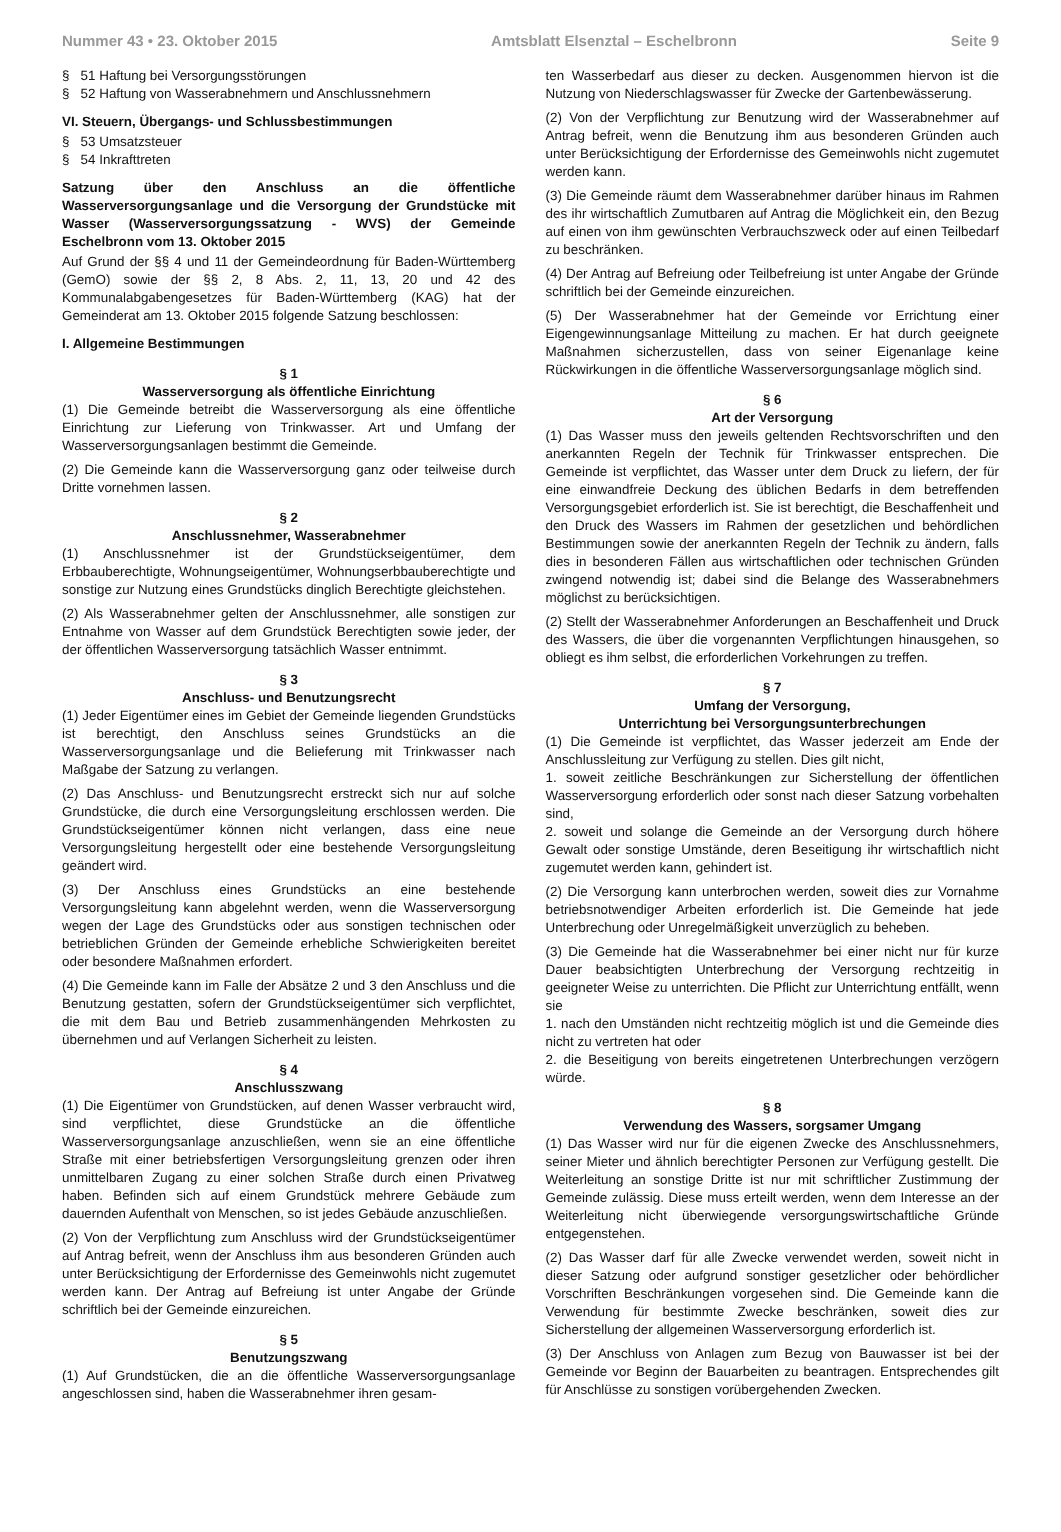Nummer 43 • 23. Oktober 2015 Amtsblatt Elsenztal – Eschelbronn Seite 9
§ 51 Haftung bei Versorgungsstörungen
§ 52 Haftung von Wasserabnehmern und Anschlussnehmern
VI. Steuern, Übergangs- und Schlussbestimmungen
§ 53 Umsatzsteuer
§ 54 Inkrafttreten
Satzung über den Anschluss an die öffentliche Wasserversorgungsanlage und die Versorgung der Grundstücke mit Wasser (Wasserversorgungssatzung - WVS) der Gemeinde Eschelbronn vom 13. Oktober 2015
Auf Grund der §§ 4 und 11 der Gemeindeordnung für Baden-Württemberg (GemO) sowie der §§ 2, 8 Abs. 2, 11, 13, 20 und 42 des Kommunalabgabengesetzes für Baden-Württemberg (KAG) hat der Gemeinderat am 13. Oktober 2015 folgende Satzung beschlossen:
I. Allgemeine Bestimmungen
§ 1
Wasserversorgung als öffentliche Einrichtung
(1) Die Gemeinde betreibt die Wasserversorgung als eine öffentliche Einrichtung zur Lieferung von Trinkwasser. Art und Umfang der Wasserversorgungsanlagen bestimmt die Gemeinde.
(2) Die Gemeinde kann die Wasserversorgung ganz oder teilweise durch Dritte vornehmen lassen.
§ 2
Anschlussnehmer, Wasserabnehmer
(1) Anschlussnehmer ist der Grundstückseigentümer, dem Erbbauberechtigte, Wohnungseigentümer, Wohnungserbbauberechtigte und sonstige zur Nutzung eines Grundstücks dinglich Berechtigte gleichstehen.
(2) Als Wasserabnehmer gelten der Anschlussnehmer, alle sonstigen zur Entnahme von Wasser auf dem Grundstück Berechtigten sowie jeder, der der öffentlichen Wasserversorgung tatsächlich Wasser entnimmt.
§ 3
Anschluss- und Benutzungsrecht
(1) Jeder Eigentümer eines im Gebiet der Gemeinde liegenden Grundstücks ist berechtigt, den Anschluss seines Grundstücks an die Wasserversorgungsanlage und die Belieferung mit Trinkwasser nach Maßgabe der Satzung zu verlangen.
(2) Das Anschluss- und Benutzungsrecht erstreckt sich nur auf solche Grundstücke, die durch eine Versorgungsleitung erschlossen werden. Die Grundstückseigentümer können nicht verlangen, dass eine neue Versorgungsleitung hergestellt oder eine bestehende Versorgungsleitung geändert wird.
(3) Der Anschluss eines Grundstücks an eine bestehende Versorgungsleitung kann abgelehnt werden, wenn die Wasserversorgung wegen der Lage des Grundstücks oder aus sonstigen technischen oder betrieblichen Gründen der Gemeinde erhebliche Schwierigkeiten bereitet oder besondere Maßnahmen erfordert.
(4) Die Gemeinde kann im Falle der Absätze 2 und 3 den Anschluss und die Benutzung gestatten, sofern der Grundstückseigentümer sich verpflichtet, die mit dem Bau und Betrieb zusammenhängenden Mehrkosten zu übernehmen und auf Verlangen Sicherheit zu leisten.
§ 4
Anschlusszwang
(1) Die Eigentümer von Grundstücken, auf denen Wasser verbraucht wird, sind verpflichtet, diese Grundstücke an die öffentliche Wasserversorgungsanlage anzuschließen, wenn sie an eine öffentliche Straße mit einer betriebsfertigen Versorgungsleitung grenzen oder ihren unmittelbaren Zugang zu einer solchen Straße durch einen Privatweg haben. Befinden sich auf einem Grundstück mehrere Gebäude zum dauernden Aufenthalt von Menschen, so ist jedes Gebäude anzuschließen.
(2) Von der Verpflichtung zum Anschluss wird der Grundstückseigentümer auf Antrag befreit, wenn der Anschluss ihm aus besonderen Gründen auch unter Berücksichtigung der Erfordernisse des Gemeinwohls nicht zugemutet werden kann. Der Antrag auf Befreiung ist unter Angabe der Gründe schriftlich bei der Gemeinde einzureichen.
§ 5
Benutzungszwang
(1) Auf Grundstücken, die an die öffentliche Wasserversorgungsanlage angeschlossen sind, haben die Wasserabnehmer ihren gesam-
ten Wasserbedarf aus dieser zu decken. Ausgenommen hiervon ist die Nutzung von Niederschlagswasser für Zwecke der Gartenbewässerung.
(2) Von der Verpflichtung zur Benutzung wird der Wasserabnehmer auf Antrag befreit, wenn die Benutzung ihm aus besonderen Gründen auch unter Berücksichtigung der Erfordernisse des Gemeinwohls nicht zugemutet werden kann.
(3) Die Gemeinde räumt dem Wasserabnehmer darüber hinaus im Rahmen des ihr wirtschaftlich Zumutbaren auf Antrag die Möglichkeit ein, den Bezug auf einen von ihm gewünschten Verbrauchszweck oder auf einen Teilbedarf zu beschränken.
(4) Der Antrag auf Befreiung oder Teilbefreiung ist unter Angabe der Gründe schriftlich bei der Gemeinde einzureichen.
(5) Der Wasserabnehmer hat der Gemeinde vor Errichtung einer Eigengewinnungsanlage Mitteilung zu machen. Er hat durch geeignete Maßnahmen sicherzustellen, dass von seiner Eigenanlage keine Rückwirkungen in die öffentliche Wasserversorgungsanlage möglich sind.
§ 6
Art der Versorgung
(1) Das Wasser muss den jeweils geltenden Rechtsvorschriften und den anerkannten Regeln der Technik für Trinkwasser entsprechen. Die Gemeinde ist verpflichtet, das Wasser unter dem Druck zu liefern, der für eine einwandfreie Deckung des üblichen Bedarfs in dem betreffenden Versorgungsgebiet erforderlich ist. Sie ist berechtigt, die Beschaffenheit und den Druck des Wassers im Rahmen der gesetzlichen und behördlichen Bestimmungen sowie der anerkannten Regeln der Technik zu ändern, falls dies in besonderen Fällen aus wirtschaftlichen oder technischen Gründen zwingend notwendig ist; dabei sind die Belange des Wasserabnehmers möglichst zu berücksichtigen.
(2) Stellt der Wasserabnehmer Anforderungen an Beschaffenheit und Druck des Wassers, die über die vorgenannten Verpflichtungen hinausgehen, so obliegt es ihm selbst, die erforderlichen Vorkehrungen zu treffen.
§ 7
Umfang der Versorgung,
Unterrichtung bei Versorgungsunterbrechungen
(1) Die Gemeinde ist verpflichtet, das Wasser jederzeit am Ende der Anschlussleitung zur Verfügung zu stellen. Dies gilt nicht,
1. soweit zeitliche Beschränkungen zur Sicherstellung der öffentlichen Wasserversorgung erforderlich oder sonst nach dieser Satzung vorbehalten sind,
2. soweit und solange die Gemeinde an der Versorgung durch höhere Gewalt oder sonstige Umstände, deren Beseitigung ihr wirtschaftlich nicht zugemutet werden kann, gehindert ist.
(2) Die Versorgung kann unterbrochen werden, soweit dies zur Vornahme betriebsnotwendiger Arbeiten erforderlich ist. Die Gemeinde hat jede Unterbrechung oder Unregelmäßigkeit unverzüglich zu beheben.
(3) Die Gemeinde hat die Wasserabnehmer bei einer nicht nur für kurze Dauer beabsichtigten Unterbrechung der Versorgung rechtzeitig in geeigneter Weise zu unterrichten. Die Pflicht zur Unterrichtung entfällt, wenn sie
1. nach den Umständen nicht rechtzeitig möglich ist und die Gemeinde dies nicht zu vertreten hat oder
2. die Beseitigung von bereits eingetretenen Unterbrechungen verzögern würde.
§ 8
Verwendung des Wassers, sorgsamer Umgang
(1) Das Wasser wird nur für die eigenen Zwecke des Anschlussnehmers, seiner Mieter und ähnlich berechtigter Personen zur Verfügung gestellt. Die Weiterleitung an sonstige Dritte ist nur mit schriftlicher Zustimmung der Gemeinde zulässig. Diese muss erteilt werden, wenn dem Interesse an der Weiterleitung nicht überwiegende versorgungswirtschaftliche Gründe entgegenstehen.
(2) Das Wasser darf für alle Zwecke verwendet werden, soweit nicht in dieser Satzung oder aufgrund sonstiger gesetzlicher oder behördlicher Vorschriften Beschränkungen vorgesehen sind. Die Gemeinde kann die Verwendung für bestimmte Zwecke beschränken, soweit dies zur Sicherstellung der allgemeinen Wasserversorgung erforderlich ist.
(3) Der Anschluss von Anlagen zum Bezug von Bauwasser ist bei der Gemeinde vor Beginn der Bauarbeiten zu beantragen. Entsprechendes gilt für Anschlüsse zu sonstigen vorübergehenden Zwecken.